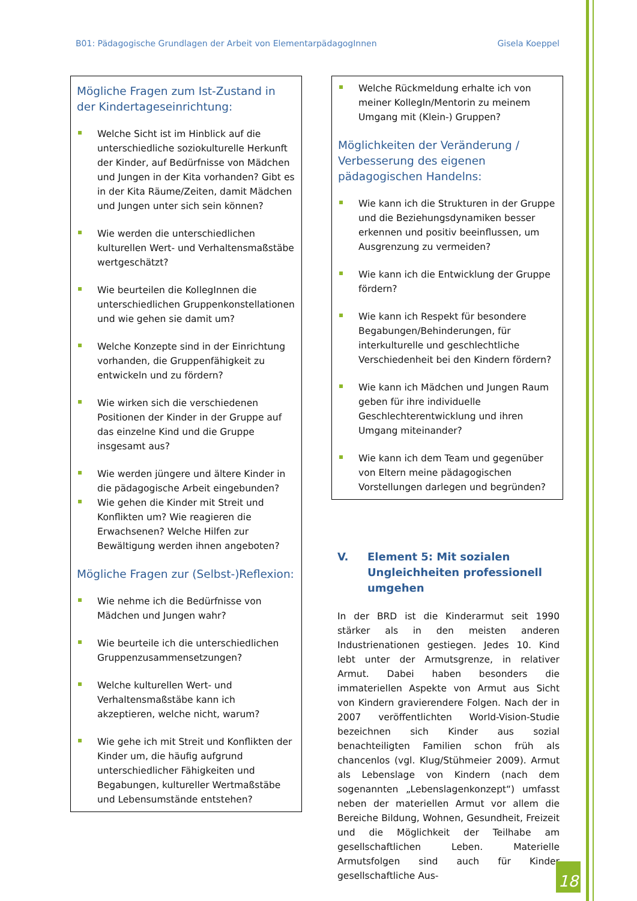B01: Pädagogische Grundlagen der Arbeit von ElementarpädagogInnen Gisela Koeppel
Mögliche Fragen zum Ist-Zustand in der Kindertageseinrichtung:
Welche Sicht ist im Hinblick auf die unterschiedliche soziokulturelle Herkunft der Kinder, auf Bedürfnisse von Mädchen und Jungen in der Kita vorhanden? Gibt es in der Kita Räume/Zeiten, damit Mädchen und Jungen unter sich sein können?
Wie werden die unterschiedlichen kulturellen Wert- und Verhaltensmaßstäbe wertgeschätzt?
Wie beurteilen die KollegInnen die unterschiedlichen Gruppenkonstellationen und wie gehen sie damit um?
Welche Konzepte sind in der Einrichtung vorhanden, die Gruppenfähigkeit zu entwickeln und zu fördern?
Wie wirken sich die verschiedenen Positionen der Kinder in der Gruppe auf das einzelne Kind und die Gruppe insgesamt aus?
Wie werden jüngere und ältere Kinder in die pädagogische Arbeit eingebunden?
Wie gehen die Kinder mit Streit und Konflikten um? Wie reagieren die Erwachsenen? Welche Hilfen zur Bewältigung werden ihnen angeboten?
Mögliche Fragen zur (Selbst-)Reflexion:
Wie nehme ich die Bedürfnisse von Mädchen und Jungen wahr?
Wie beurteile ich die unterschiedlichen Gruppenzusammensetzungen?
Welche kulturellen Wert- und Verhaltensmaßstäbe kann ich akzeptieren, welche nicht, warum?
Wie gehe ich mit Streit und Konflikten der Kinder um, die häufig aufgrund unterschiedlicher Fähigkeiten und Begabungen, kultureller Wertmaßstäbe und Lebensumstände entstehen?
Welche Rückmeldung erhalte ich von meiner KollegIn/Mentorin zu meinem Umgang mit (Klein-) Gruppen?
Möglichkeiten der Veränderung / Verbesserung des eigenen pädagogischen Handelns:
Wie kann ich die Strukturen in der Gruppe und die Beziehungsdynamiken besser erkennen und positiv beeinflussen, um Ausgrenzung zu vermeiden?
Wie kann ich die Entwicklung der Gruppe fördern?
Wie kann ich Respekt für besondere Begabungen/Behinderungen, für interkulturelle und geschlechtliche Verschiedenheit bei den Kindern fördern?
Wie kann ich Mädchen und Jungen Raum geben für ihre individuelle Geschlechterentwicklung und ihren Umgang miteinander?
Wie kann ich dem Team und gegenüber von Eltern meine pädagogischen Vorstellungen darlegen und begründen?
V. Element 5: Mit sozialen Ungleichheiten professionell umgehen
In der BRD ist die Kinderarmut seit 1990 stärker als in den meisten anderen Industrienationen gestiegen. Jedes 10. Kind lebt unter der Armutsgrenze, in relativer Armut. Dabei haben besonders die immateriellen Aspekte von Armut aus Sicht von Kindern gravierendere Folgen. Nach der in 2007 veröffentlichten World-Vision-Studie bezeichnen sich Kinder aus sozial benachteiligten Familien schon früh als chancenlos (vgl. Klug/Stühmeier 2009). Armut als Lebenslage von Kindern (nach dem sogenannten „Lebenslagenkonzept“) umfasst neben der materiellen Armut vor allem die Bereiche Bildung, Wohnen, Gesundheit, Freizeit und die Möglichkeit der Teilhabe am gesellschaftlichen Leben. Materielle Armutsfolgen sind auch für Kinder gesellschaftliche Aus-
18